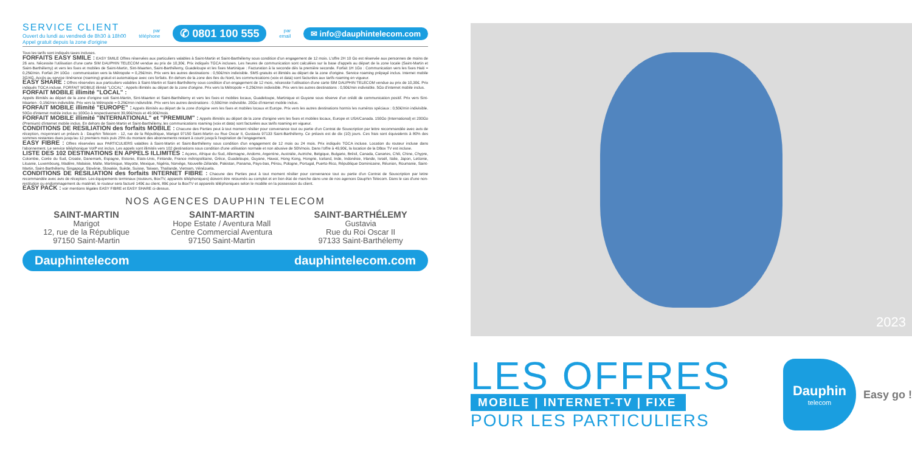SERVICE CLIENT
Ouvert du lundi au vendredi de 8h30 à 18h00
Appel gratuit depuis la zone d'origine
par
téléphone
✆ 0801 100 555
par
email
✉ info@dauphintelecom.com
Tous les tarifs sont indiqués taxes incluses.
FORFAITS EASY SMILE : EASY SMILE Offres réservées aux particuliers valables à Saint-Martin et Saint-Barthélemy sous condition d'un engagement de 12 mois. L'offre 2H 10 Go est réservée aux personnes de moins de 26 ans. Nécessite l'utilisation d'une carte SIM DAUPHIN TELECOM vendue au prix de 10,30€. Prix indiqués TGCA incluses. Les heures de communication sont calculées sur la base d'appels au départ de la zone locale (Saint-Martin et Saint-Barthélemy) et vers les fixes et mobiles de Saint-Martin, Sint-Maarten, Saint-Barthélemy, Guadeloupe et les fixes Martinique : Facturation à la seconde dès la première seconde. Forfait 1H 1Go : Communication vers les fixes Haiti = 0,25€/min. Forfait 2H 10Go : communication vers la Métropole = 0,25€/min. Prix vers les autres destinations : 0,50€/min indivisible. SMS gratuits et illimités au départ de la zone d'origine. Service roaming prépayé inclus. Internet mobile 3G/4G. Accès au service itinérance (roaming) gratuit et automatique avec ces forfaits. En dehors de la zone des Iles du Nord, les communications (voix et data) sont facturées aux tarifs roaming en vigueur.
EASY SHARE : Offres réservées aux particuliers valables à Saint-Martin et Saint-Barthélemy sous condition d'un engagement de 12 mois, nécessite l'utilisation d'une carte SIM DAUPHIN TELECOM vendue au prix de 10,30€. Prix indiqués TGCA incluse. FORFAIT MOBILE illimité "LOCAL" : Appels illimités au départ de la zone d'origine. Prix vers la Métropole = 0,25€/min indivisible. Prix vers les autres destinations : 0,50€/min indivisible. 5Go d'internet mobile inclus.
FORFAIT MOBILE illimité "LOCAL" :
Appels illimités au départ de la zone d'origine soit Saint-Martin, Sint-Maarten et Saint-Barthélemy et vers les fixes et mobiles locaux, Guadeloupe, Martinique et Guyane sous réserve d'un crédit de communication positif. Prix vers Sint-Maarten : 0,15€/min indivisible. Prix vers la Métropole = 0.25€/min indivisible. Prix vers les autres destinations : 0,50€/min indivisible. 20Go d'internet mobile inclus.
FORFAIT MOBILE illimité "EUROPE" : Appels illimités au départ de la zone d'origine vers les fixes et mobiles locaux et Europe. Prix vers les autres destinations hormis les numéros spéciaux : 0,50€/min indivisible. 50Go d'internet mobile inclus ou 100Go à respectivement 39,90€/mois et 49,90€/mois.
FORFAIT MOBILE illimité "INTERNATIONAL" et "PREMIUM" : Appels illimités au départ de la zone d'origine vers les fixes et mobiles locaux, Europe et USA/Canada. 150Go (International) et 200Go (Premium) d'internet mobile inclus. En dehors de Saint-Martin et Saint-Barthélemy, les communications roaming (voix et data) sont facturées aux tarifs roaming en vigueur.
CONDITIONS DE RESILIATION des forfaits MOBILE : Chacune des Parties peut à tout moment résilier pour convenance tout ou partie d'un Contrat de Souscription par lettre recommandée avec avis de réception, moyennant un préavis à : Dauphin Telecom - 12, rue de la République, Marigot 97150 Saint-Martin ou Rue Oscar II, Gustavia 97133 Saint-Barthélemy. Ce préavis est de dix (10) jours. Ces frais sont équivalents à 80% des sommes restantes dues jusqu'au 12 premiers mois puis 25% du montant des abonnements restant à courir jusqu'à l'expiration de l'engagement.
EASY FIBRE : Offres réservées aux PARTICULIERS valables à Saint-Martin et Saint-Barthélemy sous condition d'un engagement de 12 mois ou 24 mois. Prix indiqués TGCA incluse. Location du routeur incluse dans l'abonnement. Le service téléphonique VoIP est inclus. Les appels sont illimités vers 102 destinations sous condition d'une utilisation normale et non abusive de 50h/mois. Dans l'offre à 49,90€, la location de la DBox TV est incluse.
LISTE DES 102 DESTINATIONS EN APPELS ILLIMITÉS : Açores, Afrique du Sud, Allemagne, Andorre, Argentine, Australie, Autriche, Belgique, Bulgarie, Brésil, Canada, Canaries, Chili, Chine, Chypre, Colombie, Corée du Sud, Croatie, Danemark, Espagne, Estonie, Etats-Unis, Finlande, France métropolitaine, Grèce, Guadeloupe, Guyane, Hawaï, Hong Kong, Hongrie, Iceland, Inde, Indonésie, Irlande, Israël, Italie, Japon, Lettonie, Lituanie, Luxembourg, Madère, Malaisie, Malte, Martinique, Mayotte, Mexique, Nigéria, Norvège, Nouvelle-Zélande, Pakistan, Panama, Pays-bas, Pérou, Pologne, Portugal, Puerto-Rico, République Dominicaine, Réunion, Roumanie, Saint-Martin, Saint-Barthélemy, Singapour, Slovénie, Slovakie, Suède, Suisse, Taïwan, Thaïlande, Vietnam, Vénézuela.
CONDITIONS DE RÉSILIATION des forfaits INTERNET FIBRE : Chacune des Parties peut à tout moment résilier pour convenance tout ou partie d'un Contrat de Souscription par lettre recommandée avec avis de réception. Les équipements terminaux (routeurs, BoxTV, appareils téléphoniques) doivent être retournés au complet et en bon état de marche dans une de nos agences Dauphin Telecom. Dans le cas d'une non-restitution ou endommagement du matériel, le routeur sera facturé 149€ au client, 89€ pour la BoxTV et appareils téléphoniques selon le modèle en la possession du client.
EASY PACK : voir mentions légales EASY FIBRE et EASY SHARE ci-dessus.
NOS AGENCES DAUPHIN TELECOM
SAINT-MARTIN
Marigot
12, rue de la République
97150 Saint-Martin
SAINT-MARTIN
Hope Estate / Aventura Mall
Centre Commercial Aventura
97150 Saint-Martin
SAINT-BARTHÉLEMY
Gustavia
Rue du Roi Oscar II
97133 Saint-Barthélemy
Dauphintelecom dauphintelecom.com
2023
LES OFFRES
MOBILE | INTERNET-TV | FIXE
POUR LES PARTICULIERS
Dauphin
telecom
Easy go !